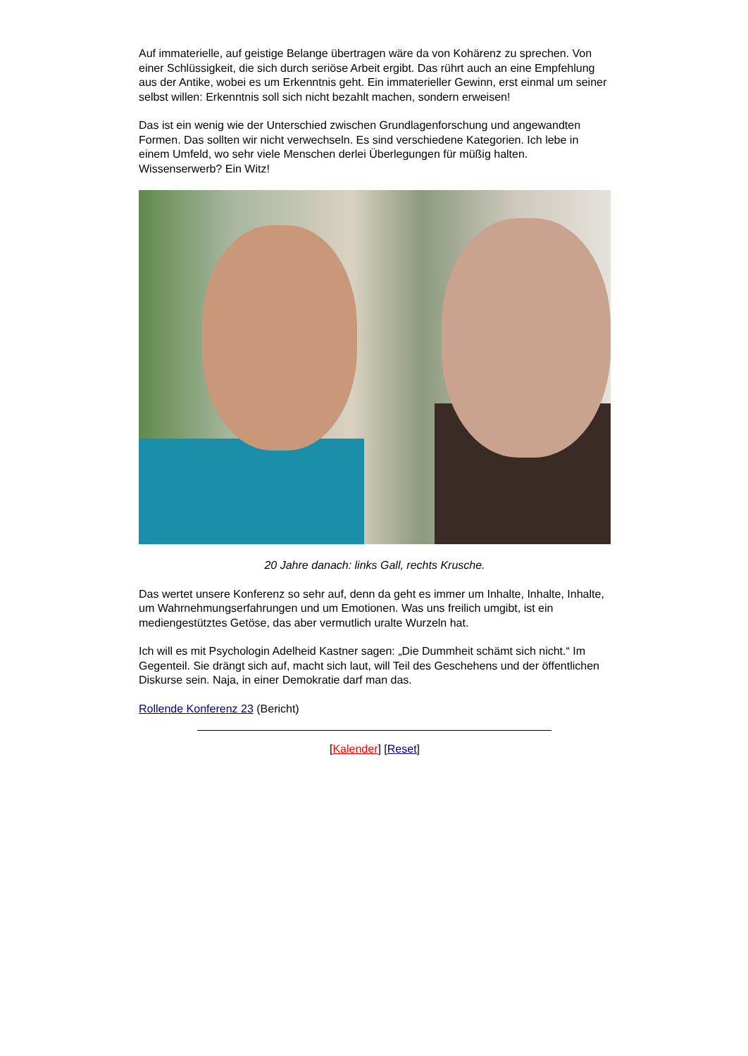Auf immaterielle, auf geistige Belange übertragen wäre da von Kohärenz zu sprechen. Von einer Schlüssigkeit, die sich durch seriöse Arbeit ergibt. Das rührt auch an eine Empfehlung aus der Antike, wobei es um Erkenntnis geht. Ein immaterieller Gewinn, erst einmal um seiner selbst willen: Erkenntnis soll sich nicht bezahlt machen, sondern erweisen!
Das ist ein wenig wie der Unterschied zwischen Grundlagenforschung und angewandten Formen. Das sollten wir nicht verwechseln. Es sind verschiedene Kategorien. Ich lebe in einem Umfeld, wo sehr viele Menschen derlei Überlegungen für müßig halten. Wissenserwerb? Ein Witz!
20 Jahre danach: links Gall, rechts Krusche.
Das wertet unsere Konferenz so sehr auf, denn da geht es immer um Inhalte, Inhalte, Inhalte, um Wahrnehmungserfahrungen und um Emotionen. Was uns freilich umgibt, ist ein mediengestütztes Getöse, das aber vermutlich uralte Wurzeln hat.
Ich will es mit Psychologin Adelheid Kastner sagen: „Die Dummheit schämt sich nicht.“ Im Gegenteil. Sie drängt sich auf, macht sich laut, will Teil des Geschehens und der öffentlichen Diskurse sein. Naja, in einer Demokratie darf man das.
Rollende Konferenz 23 (Bericht)
[Kalender] [Reset]